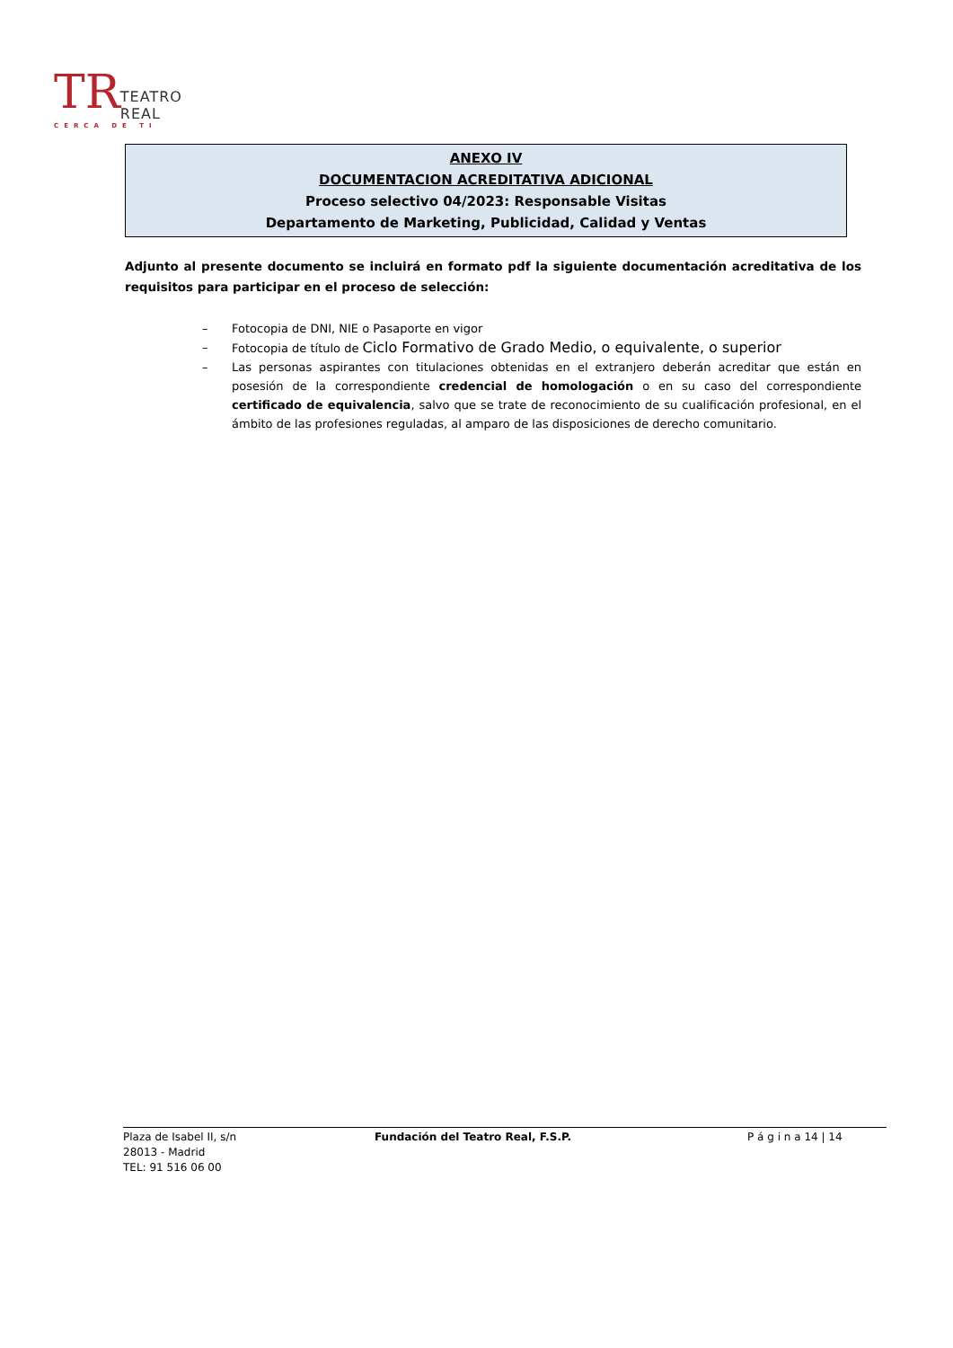TR
TEATRO REAL
CERCA DE TI
ANEXO IV
DOCUMENTACION ACREDITATIVA ADICIONAL
Proceso selectivo 04/2023: Responsable Visitas
Departamento de Marketing, Publicidad, Calidad y Ventas
Adjunto al presente documento se incluirá en formato pdf la siguiente documentación acreditativa de los requisitos para participar en el proceso de selección:
– Fotocopia de DNI, NIE o Pasaporte en vigor
– Fotocopia de título de Ciclo Formativo de Grado Medio, o equivalente, o superior
– Las personas aspirantes con titulaciones obtenidas en el extranjero deberán acreditar que están en posesión de la correspondiente credencial de homologación o en su caso del correspondiente certificado de equivalencia, salvo que se trate de reconocimiento de su cualificación profesional, en el ámbito de las profesiones reguladas, al amparo de las disposiciones de derecho comunitario.
Plaza de Isabel II, s/n
28013 - Madrid
TEL: 91 516 06 00
Fundación del Teatro Real, F.S.P. P á g i n a 14 | 14